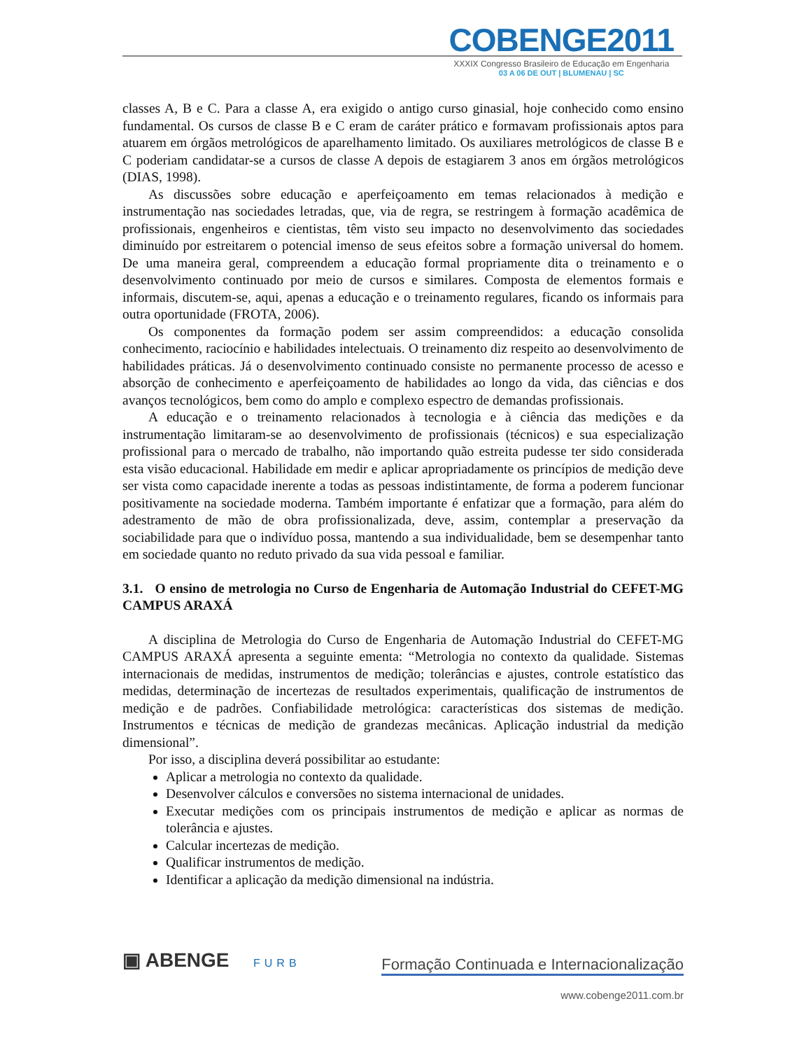COBENGE2011
XXXIX Congresso Brasileiro de Educação em Engenharia
03 A 06 DE OUT | BLUMENAU | SC
classes A, B e C. Para a classe A, era exigido o antigo curso ginasial, hoje conhecido como ensino fundamental. Os cursos de classe B e C eram de caráter prático e formavam profissionais aptos para atuarem em órgãos metrológicos de aparelhamento limitado. Os auxiliares metrológicos de classe B e C poderiam candidatar-se a cursos de classe A depois de estagiarem 3 anos em órgãos metrológicos (DIAS, 1998).
As discussões sobre educação e aperfeiçoamento em temas relacionados à medição e instrumentação nas sociedades letradas, que, via de regra, se restringem à formação acadêmica de profissionais, engenheiros e cientistas, têm visto seu impacto no desenvolvimento das sociedades diminuído por estreitarem o potencial imenso de seus efeitos sobre a formação universal do homem. De uma maneira geral, compreendem a educação formal propriamente dita o treinamento e o desenvolvimento continuado por meio de cursos e similares. Composta de elementos formais e informais, discutem-se, aqui, apenas a educação e o treinamento regulares, ficando os informais para outra oportunidade (FROTA, 2006).
Os componentes da formação podem ser assim compreendidos: a educação consolida conhecimento, raciocínio e habilidades intelectuais. O treinamento diz respeito ao desenvolvimento de habilidades práticas. Já o desenvolvimento continuado consiste no permanente processo de acesso e absorção de conhecimento e aperfeiçoamento de habilidades ao longo da vida, das ciências e dos avanços tecnológicos, bem como do amplo e complexo espectro de demandas profissionais.
A educação e o treinamento relacionados à tecnologia e à ciência das medições e da instrumentação limitaram-se ao desenvolvimento de profissionais (técnicos) e sua especialização profissional para o mercado de trabalho, não importando quão estreita pudesse ter sido considerada esta visão educacional. Habilidade em medir e aplicar apropriadamente os princípios de medição deve ser vista como capacidade inerente a todas as pessoas indistintamente, de forma a poderem funcionar positivamente na sociedade moderna. Também importante é enfatizar que a formação, para além do adestramento de mão de obra profissionalizada, deve, assim, contemplar a preservação da sociabilidade para que o indivíduo possa, mantendo a sua individualidade, bem se desempenhar tanto em sociedade quanto no reduto privado da sua vida pessoal e familiar.
3.1. O ensino de metrologia no Curso de Engenharia de Automação Industrial do CEFET-MG CAMPUS ARAXÁ
A disciplina de Metrologia do Curso de Engenharia de Automação Industrial do CEFET-MG CAMPUS ARAXÁ apresenta a seguinte ementa: “Metrologia no contexto da qualidade. Sistemas internacionais de medidas, instrumentos de medição; tolerâncias e ajustes, controle estatístico das medidas, determinação de incertezas de resultados experimentais, qualificação de instrumentos de medição e de padrões. Confiabilidade metrológica: características dos sistemas de medição. Instrumentos e técnicas de medição de grandezas mecânicas. Aplicação industrial da medição dimensional”.
Por isso, a disciplina deverá possibilitar ao estudante:
Aplicar a metrologia no contexto da qualidade.
Desenvolver cálculos e conversões no sistema internacional de unidades.
Executar medições com os principais instrumentos de medição e aplicar as normas de tolerância e ajustes.
Calcular incertezas de medição.
Qualificar instrumentos de medição.
Identificar a aplicação da medição dimensional na indústria.
▣ ABENGE FURB
Formação Continuada e Internacionalização
www.cobenge2011.com.br